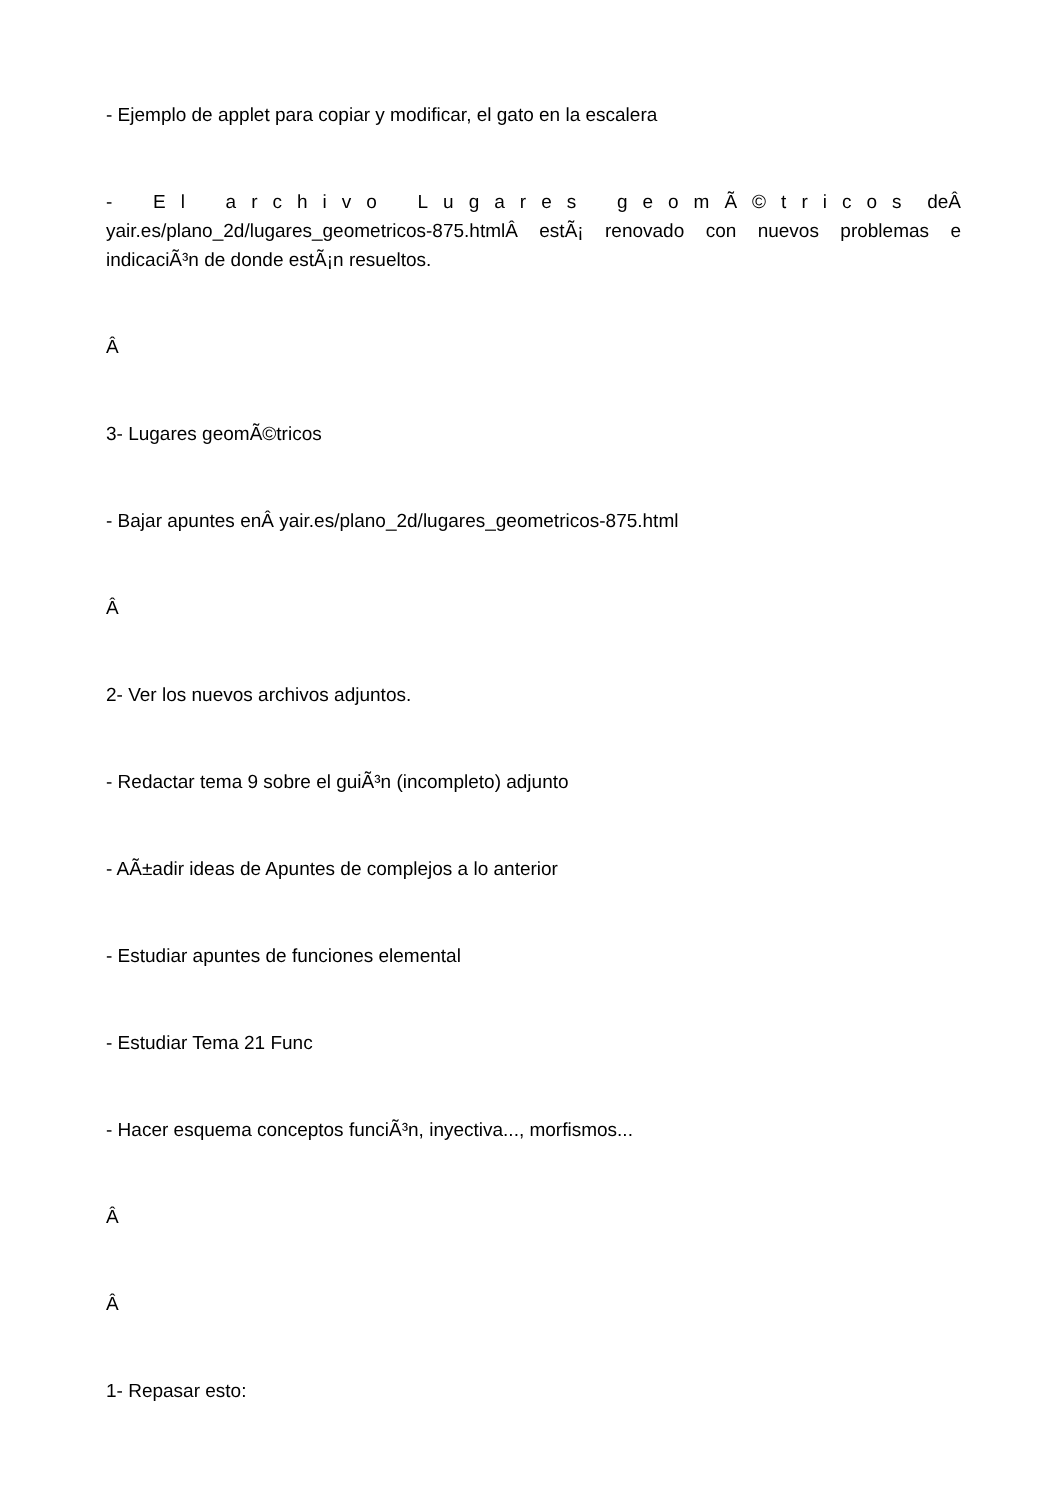- Ejemplo de applet para copiar y modificar, el gato en la escalera
- El archivo Lugares geomÃ©tricos deÂ yair.es/plano_2d/lugares_geometricos-875.htmlÂ estÃ¡ renovado con nuevos problemas e indicaciÃ³n de donde estÃ¡n resueltos.
Â
3- Lugares geomÃ©tricos
- Bajar apuntes enÂ yair.es/plano_2d/lugares_geometricos-875.html
Â
2- Ver los nuevos archivos adjuntos.
- Redactar tema 9 sobre el guiÃ³n (incompleto) adjunto
- AÃ±adir ideas de Apuntes de complejos a lo anterior
- Estudiar apuntes de funciones elemental
- Estudiar Tema 21 Func
- Hacer esquema conceptos funciÃ³n, inyectiva..., morfismos...
Â
Â
1- Repasar esto: